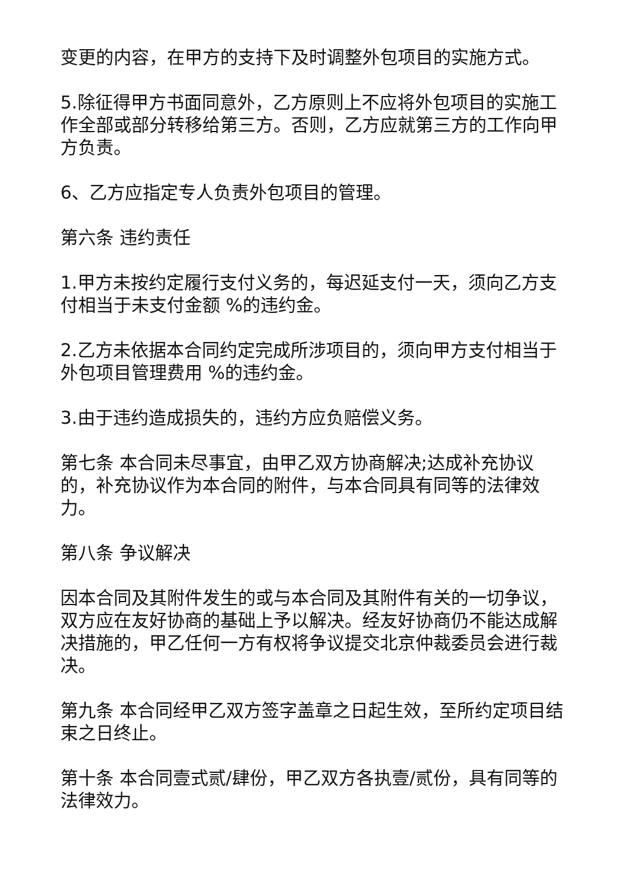变更的内容，在甲方的支持下及时调整外包项目的实施方式。
5.除征得甲方书面同意外，乙方原则上不应将外包项目的实施工作全部或部分转移给第三方。否则，乙方应就第三方的工作向甲方负责。
6、乙方应指定专人负责外包项目的管理。
第六条 违约责任
1.甲方未按约定履行支付义务的，每迟延支付一天，须向乙方支付相当于未支付金额 %的违约金。
2.乙方未依据本合同约定完成所涉项目的，须向甲方支付相当于外包项目管理费用 %的违约金。
3.由于违约造成损失的，违约方应负赔偿义务。
第七条 本合同未尽事宜，由甲乙双方协商解决;达成补充协议的，补充协议作为本合同的附件，与本合同具有同等的法律效力。
第八条 争议解决
因本合同及其附件发生的或与本合同及其附件有关的一切争议，双方应在友好协商的基础上予以解决。经友好协商仍不能达成解决措施的，甲乙任何一方有权将争议提交北京仲裁委员会进行裁决。
第九条 本合同经甲乙双方签字盖章之日起生效，至所约定项目结束之日终止。
第十条 本合同壹式贰/肆份，甲乙双方各执壹/贰份，具有同等的法律效力。